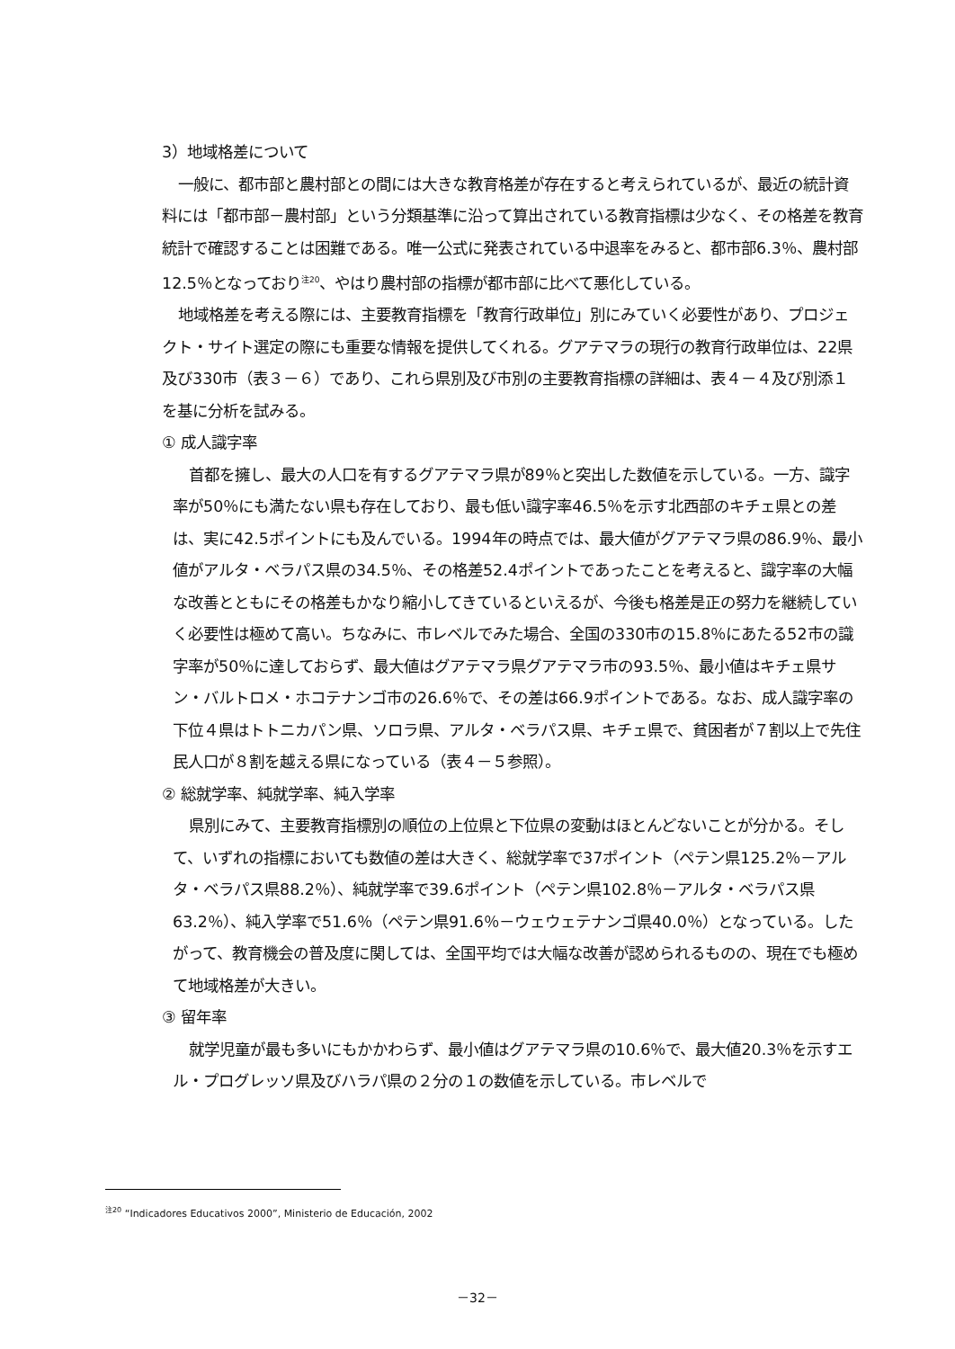3）地域格差について
一般に、都市部と農村部との間には大きな教育格差が存在すると考えられているが、最近の統計資料には「都市部－農村部」という分類基準に沿って算出されている教育指標は少なく、その格差を教育統計で確認することは困難である。唯一公式に発表されている中退率をみると、都市部6.3％、農村部12.5％となっており<sup>注20</sup>、やはり農村部の指標が都市部に比べて悪化している。
地域格差を考える際には、主要教育指標を「教育行政単位」別にみていく必要性があり、プロジェクト・サイト選定の際にも重要な情報を提供してくれる。グアテマラの現行の教育行政単位は、22県及び330市（表３－６）であり、これら県別及び市別の主要教育指標の詳細は、表４－４及び別添１を基に分析を試みる。
① 成人識字率
首都を擁し、最大の人口を有するグアテマラ県が89％と突出した数値を示している。一方、識字率が50％にも満たない県も存在しており、最も低い識字率46.5％を示す北西部のキチェ県との差は、実に42.5ポイントにも及んでいる。1994年の時点では、最大値がグアテマラ県の86.9％、最小値がアルタ・ベラパス県の34.5％、その格差52.4ポイントであったことを考えると、識字率の大幅な改善とともにその格差もかなり縮小してきているといえるが、今後も格差是正の努力を継続していく必要性は極めて高い。ちなみに、市レベルでみた場合、全国の330市の15.8％にあたる52市の識字率が50％に達しておらず、最大値はグアテマラ県グアテマラ市の93.5％、最小値はキチェ県サン・バルトロメ・ホコテナンゴ市の26.6％で、その差は66.9ポイントである。なお、成人識字率の下位４県はトトニカパン県、ソロラ県、アルタ・ベラパス県、キチェ県で、貧困者が７割以上で先住民人口が８割を越える県になっている（表４－５参照）。
② 総就学率、純就学率、純入学率
県別にみて、主要教育指標別の順位の上位県と下位県の変動はほとんどないことが分かる。そして、いずれの指標においても数値の差は大きく、総就学率で37ポイント（ペテン県125.2％－アルタ・ベラパス県88.2％）、純就学率で39.6ポイント（ペテン県102.8％－アルタ・ベラパス県63.2％）、純入学率で51.6％（ペテン県91.6％－ウェウェテナンゴ県40.0％）となっている。したがって、教育機会の普及度に関しては、全国平均では大幅な改善が認められるものの、現在でも極めて地域格差が大きい。
③ 留年率
就学児童が最も多いにもかかわらず、最小値はグアテマラ県の10.6％で、最大値20.3％を示すエル・プログレッソ県及びハラパ県の２分の１の数値を示している。市レベルで
<sup>注20</sup> “Indicadores Educativos 2000”, Ministerio de Educación, 2002
－32－